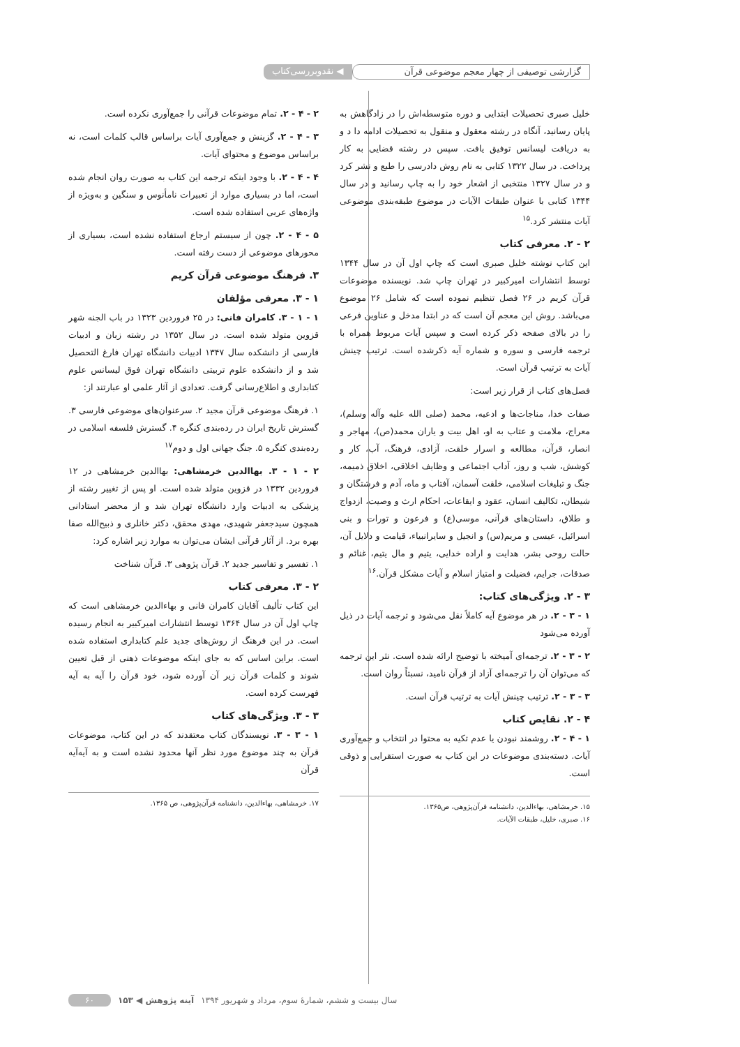گزارشی توصیفی از چهار معجم موضوعی قرآن
◀ نقدوبررسی‌کتاب
خلیل صبری تحصیلات ابتدایی و دوره متوسطه‌اش را در زادگاهش به پایان رسانید، آنگاه در رشته معقول و منقول به تحصیلات ادامه دا د و به دریافت لیسانس توفیق یافت. سپس در رشته قضایی به کار پرداخت. در سال ۱۳۲۲ کتابی به نام روش دادرسی را طبع و نشر کرد و در سال ۱۳۲۷ منتخبی از اشعار خود را به چاپ رسانید و در سال ۱۳۴۴ کتابی با عنوان طبقات الآیات در موضوع طبقه‌بندی موضوعی آیات منتشر کرد.<sup>۱۵</sup>
۲ - ۲. معرفی کتاب
این کتاب نوشته خلیل صبری است که چاپ اول آن در سال ۱۳۴۴ توسط انتشارات امیرکبیر در تهران چاپ شد. نویسنده موضوعات قرآن کریم در ۲۶ فصل تنظیم نموده است که شامل ۲۶ موضوع می‌باشد. روش این معجم آن است که در ابتدا مدخل و عناوین فرعی را در بالای صفحه ذکر کرده است و سپس آیات مربوط همراه با ترجمه فارسی و سوره و شماره آیه ذکرشده است. ترتیب چینش آیات به ترتیب قرآن است.
فصل‌های کتاب از قرار زیر است:
صفات خدا، مناجات‌ها و ادعیه، محمد (صلی الله علیه وآله وسلم)، معراج، ملامت و عتاب به او، اهل بیت و یاران محمد(ص)، مهاجر و انصار، قرآن، مطالعه و اسرار خلقت، آزادی، فرهنگ، آب، کار و کوشش، شب و روز، آداب اجتماعی و وظایف اخلاقی، اخلاق ذمیمه، جنگ و تبلیغات اسلامی، خلقت آسمان، آفتاب و ماه، آدم و فرشتگان و شیطان، تکالیف انسان، عقود و ایقاعات، احکام ارث و وصیت، ازدواج و طلاق، داستان‌های قرآنی، موسی(ع) و فرعون و تورات و بنی اسرائیل، عیسی و مریم(س) و انجیل و سایرانبیاء، قیامت و دلایل آن، حالت روحی بشر، هدایت و اراده خدایی، یتیم و مال یتیم، غنائم و صدقات، جرایم، فضیلت و امتیاز اسلام و آیات مشکل قرآن.<sup>۱۶</sup>
۳ - ۲. ویژگی‌های کتاب:
۱ - ۳ - ۲. در هر موضوع آیه کاملاً نقل می‌شود و ترجمه آیات در ذیل آورده می‌شود
۲ - ۳ - ۲. ترجمه‌ای آمیخته با توضیح ارائه شده است. نثر این ترجمه که می‌توان آن را ترجمه‌ای آزاد از قرآن نامید، نسبتاً روان است.
۳ - ۳ - ۲. ترتیب چینش آیات به ترتیب قرآن است.
۴ - ۲. نقایص کتاب
۱ - ۴ - ۲. روشمند نبودن یا عدم تکیه به محتوا در انتخاب و جمع‌آوری آیات. دسته‌بندی موضوعات در این کتاب به صورت استقرایی و ذوقی است.
۱۵. خرمشاهی، بهاءالدین، دانشنامه قرآن‌پژوهی، ص۱۳۶۵.
۱۶. صبری، خلیل، طبقات الآیات.
۲ - ۴ - ۲. تمام موضوعات قرآنی را جمع‌آوری نکرده است.
۳ - ۴ - ۲. گزینش و جمع‌آوری آیات براساس قالب کلمات است، نه براساس موضوع و محتوای آیات.
۴ - ۴ - ۲. با وجود اینکه ترجمه این کتاب به صورت روان انجام شده است، اما در بسیاری موارد از تعبیرات نامأنوس و سنگین و به‌ویژه از واژه‌های عربی استفاده شده است.
۵ - ۴ - ۲. چون از سیستم ارجاع استفاده نشده است، بسیاری از محورهای موضوعی از دست رفته است.
۳. فرهنگ موضوعی قرآن کریم
۱ - ۳. معرفی مؤلفان
۱ - ۱ - ۳. کامران فانی: در ۲۵ فروردین ۱۳۲۳ در باب الجنه شهر قزوین متولد شده است. در سال ۱۳۵۲ در رشته زبان و ادبیات فارسی از دانشکده سال ۱۳۴۷ ادبیات دانشگاه تهران فارغ التحصیل شد و از دانشکده علوم تربیتی دانشگاه تهران فوق لیسانس علوم کتابداری و اطلاع‌رسانی گرفت. تعدادی از آثار علمی او عبارتند از:
۱. فرهنگ موضوعی قرآن مجید ۲. سرعنوان‌های موضوعی فارسی ۳. گسترش تاریخ ایران در رده‌بندی کنگره ۴. گسترش فلسفه اسلامی در رده‌بندی کنگره ۵. جنگ جهانی اول و دوم<sup>۱۷</sup>
۲ - ۱ - ۳. بهاالدین خرمشاهی: بهاالدین خرمشاهی در ۱۲ فروردین ۱۳۳۲ در قزوین متولد شده است. او پس از تغییر رشته از پزشکی به ادبیات وارد دانشگاه تهران شد و از محضر استادانی همچون سیدجعفر شهیدی، مهدی محقق، دکتر خانلری و ذبیح‌الله صفا بهره برد. از آثار قرآنی ایشان می‌توان به موارد زیر اشاره کرد:
۱. تفسیر و تفاسیر جدید ۲. قرآن پژوهی ۳. قرآن شناخت
۲ - ۳. معرفی کتاب
این کتاب تألیف آقایان کامران فانی و بهاءالدین خرمشاهی است که چاپ اول آن در سال ۱۳۶۴ توسط انتشارات امیرکبیر به انجام رسیده است. در این فرهنگ از روش‌های جدید علم کتابداری استفاده شده است. براین اساس که به جای اینکه موضوعات ذهنی از قبل تعیین شوند و کلمات قرآن زیر آن آورده شود، خود قرآن را آیه به آیه فهرست کرده است.
۳ - ۳. ویژگی‌های کتاب
۱ - ۳ - ۳. نویسندگان کتاب معتقدند که در این کتاب، موضوعات قرآن به چند موضوع مورد نظر آنها محدود نشده است و به آیه‌آیه قرآن
۱۷. خرمشاهی، بهاءالدین، دانشنامه قرآن‌پژوهی، ص ۱۳۶۵.
سال بیست و ششم، شمارهٔ سوم، مرداد و شهریور ۱۳۹۴ آینه پژوهش ◀ ۱۵۳ ۶۰